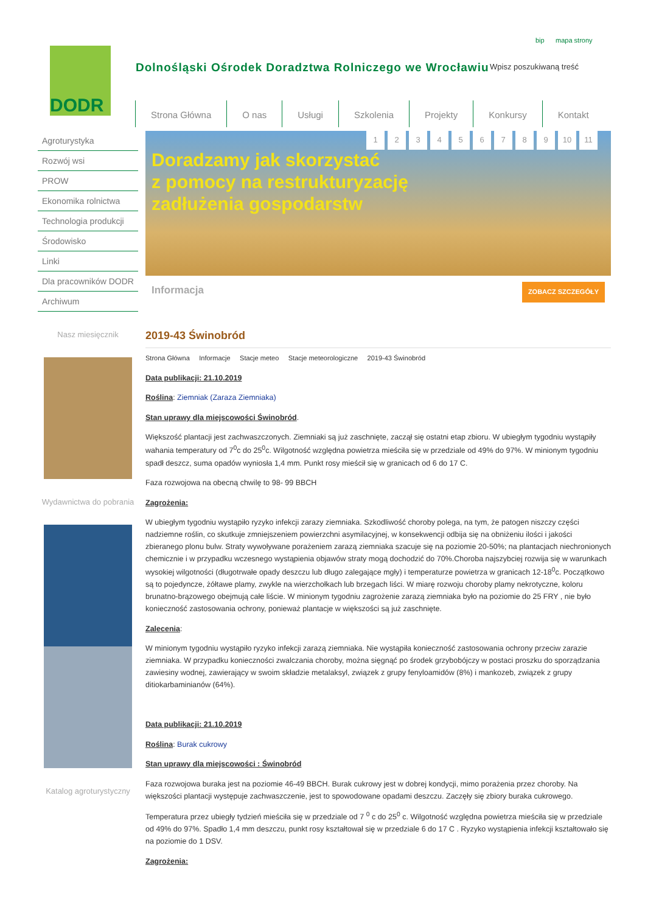DODR
Dolnośląski Ośrodek Doradztwa Rolniczego we Wrocławiu
bip mapa strony
Wpisz poszukiwaną treść
Strona Główna O nas Usługi Szkolenia Projekty Konkursy Kontakt
Agroturystyka
Rozwój wsi
PROW
Ekonomika rolnictwa
Technologia produkcji
Środowisko
Linki
Dla pracowników DODR
Archiwum
Nasz miesięcznik
Wydawnictwa do pobrania
Katalog agroturystyczny
123456789 10 11
Doradzamy jak skorzystać
z pomocy na restrukturyzację
zadłużenia gospodarstw
Informacja ZOBACZ SZCZEGÓŁY
2019-43 Świnobród
Strona Główna Informacje Stacje meteo Stacje meteorologiczne 2019-43 Świnobród
Data publikacji: 21.10.2019
Roślina: Ziemniak (Zaraza Ziemniaka)
Stan uprawy dla miejscowości Świnobród.
Większość plantacji jest zachwaszczonych. Ziemniaki są już zaschnięte, zaczął się ostatni etap zbioru. W ubiegłym tygodniu wystąpiły wahania temperatury od 7<sup>0</sup>c do 25<sup>0</sup>c. Wilgotność względna powietrza mieściła się w przedziale od 49% do 97%. W minionym tygodniu spadł deszcz, suma opadów wyniosła 1,4 mm. Punkt rosy mieścił się w granicach od 6 do 17 C.
Faza rozwojowa na obecną chwilę to 98- 99 BBCH
Zagrożenia:
W ubiegłym tygodniu wystąpiło ryzyko infekcji zarazy ziemniaka. Szkodliwość choroby polega, na tym, że patogen niszczy części nadziemne roślin, co skutkuje zmniejszeniem powierzchni asymilacyjnej, w konsekwencji odbija się na obniżeniu ilości i jakości zbieranego plonu bulw. Straty wywoływane porażeniem zarazą ziemniaka szacuje się na poziomie 20-50%; na plantacjach niechronionych chemicznie i w przypadku wczesnego wystąpienia objawów straty mogą dochodzić do 70%.Choroba najszybciej rozwija się w warunkach wysokiej wilgotności (długotrwałe opady deszczu lub długo zalegające mgły) i temperaturze powietrza w granicach 12-18<sup>0</sup>c. Początkowo są to pojedyncze, żółtawe plamy, zwykle na wierzchołkach lub brzegach liści. W miarę rozwoju choroby plamy nekrotyczne, koloru brunatno-brązowego obejmują całe liście. W minionym tygodniu zagrożenie zarazą ziemniaka było na poziomie do 25 FRY , nie było konieczność zastosowania ochrony, ponieważ plantacje w większości są już zaschnięte.
Zalecenia:
W minionym tygodniu wystąpiło ryzyko infekcji zarazą ziemniaka. Nie wystąpiła konieczność zastosowania ochrony przeciw zarazie ziemniaka. W przypadku konieczności zwalczania choroby, można sięgnąć po środek grzybobójczy w postaci proszku do sporządzania zawiesiny wodnej, zawierający w swoim składzie metalaksyl, związek z grupy fenyloamidów (8%) i mankozeb, związek z grupy ditiokarbaminianów (64%).
Data publikacji: 21.10.2019
Roślina: Burak cukrowy
Stan uprawy dla miejscowości : Świnobród
Faza rozwojowa buraka jest na poziomie 46-49 BBCH. Burak cukrowy jest w dobrej kondycji, mimo porażenia przez choroby. Na większości plantacji występuje zachwaszczenie, jest to spowodowane opadami deszczu. Zaczęły się zbiory buraka cukrowego.
Temperatura przez ubiegły tydzień mieściła się w przedziale od 7 <sup>0</sup> c do 25<sup>0</sup> c. Wilgotność względna powietrza mieściła się w przedziale od 49% do 97%. Spadło 1,4 mm deszczu, punkt rosy kształtował się w przedziale 6 do 17 C . Ryzyko wystąpienia infekcji kształtowało się na poziomie do 1 DSV.
Zagrożenia: